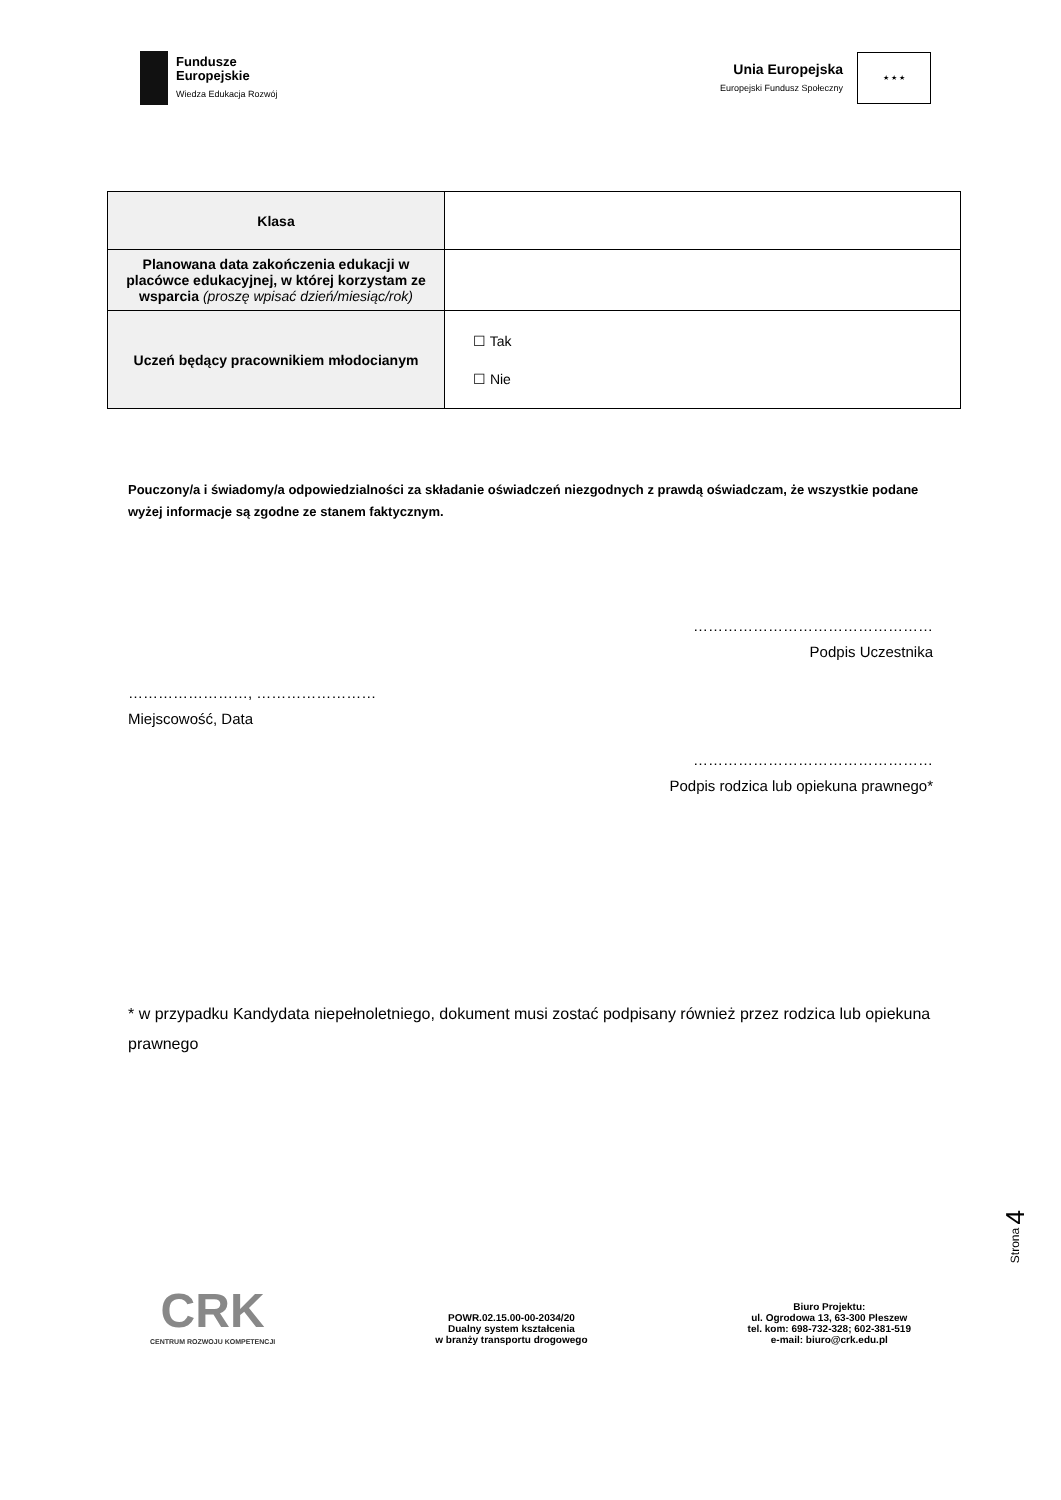Fundusze
Europejskie
Wiedza Edukacja Rozwój
Unia Europejska
Europejski Fundusz Społeczny
★ ★ ★
| Klasa | |
| Planowana data zakończenia edukacji w placówce edukacyjnej, w której korzystam ze wsparcia (proszę wpisać dzień/miesiąc/rok) | |
| Uczeń będący pracownikiem młodocianym | ☐ Tak ☐ Nie |
Pouczony/a i świadomy/a odpowiedzialności za składanie oświadczeń niezgodnych z prawdą oświadczam, że wszystkie podane wyżej informacje są zgodne ze stanem faktycznym.
…………………………………………
Podpis Uczestnika
……………………, ……………………
Miejscowość, Data
…………………………………………
Podpis rodzica lub opiekuna prawnego*
* w przypadku Kandydata niepełnoletniego, dokument musi zostać podpisany również przez rodzica lub opiekuna prawnego
Strona 4
CRK
CENTRUM ROZWOJU KOMPETENCJI
POWR.02.15.00-00-2034/20
Dualny system kształcenia
w branży transportu drogowego
Biuro Projektu:
ul. Ogrodowa 13, 63-300 Pleszew
tel. kom: 698-732-328; 602-381-519
e-mail: biuro@crk.edu.pl